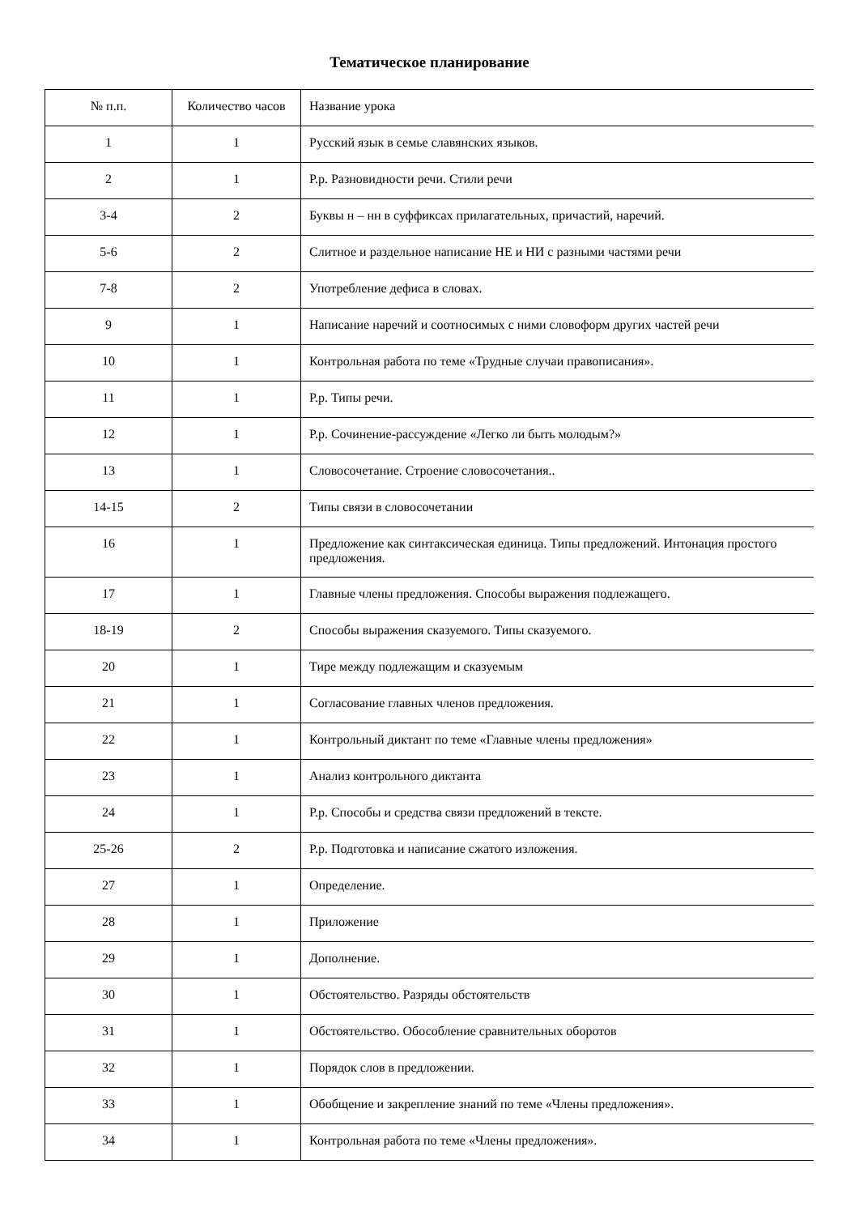Тематическое планирование
| № п.п. | Количество часов | Название урока |
| --- | --- | --- |
| 1 | 1 | Русский язык в семье славянских языков. |
| 2 | 1 | Р.р. Разновидности речи. Стили речи |
| 3-4 | 2 | Буквы н – нн в суффиксах прилагательных, причастий, наречий. |
| 5-6 | 2 | Слитное и раздельное написание НЕ и НИ с разными частями речи |
| 7-8 | 2 | Употребление дефиса в словах. |
| 9 | 1 | Написание наречий и соотносимых с ними словоформ других частей речи |
| 10 | 1 | Контрольная работа по теме «Трудные случаи правописания». |
| 11 | 1 | Р.р. Типы речи. |
| 12 | 1 | Р.р. Сочинение-рассуждение «Легко ли быть молодым?» |
| 13 | 1 | Словосочетание. Строение словосочетания.. |
| 14-15 | 2 | Типы связи в словосочетании |
| 16 | 1 | Предложение как синтаксическая единица. Типы предложений. Интонация простого предложения. |
| 17 | 1 | Главные члены предложения. Способы выражения подлежащего. |
| 18-19 | 2 | Способы выражения сказуемого. Типы сказуемого. |
| 20 | 1 | Тире между подлежащим и сказуемым |
| 21 | 1 | Согласование главных членов предложения. |
| 22 | 1 | Контрольный диктант по теме «Главные члены предложения» |
| 23 | 1 | Анализ контрольного диктанта |
| 24 | 1 | Р.р. Способы и средства связи предложений в тексте. |
| 25-26 | 2 | Р.р. Подготовка и написание сжатого изложения. |
| 27 | 1 | Определение. |
| 28 | 1 | Приложение |
| 29 | 1 | Дополнение. |
| 30 | 1 | Обстоятельство. Разряды обстоятельств |
| 31 | 1 | Обстоятельство. Обособление сравнительных оборотов |
| 32 | 1 | Порядок слов в предложении. |
| 33 | 1 | Обобщение и закрепление знаний по теме «Члены предложения». |
| 34 | 1 | Контрольная работа по теме «Члены предложения». |